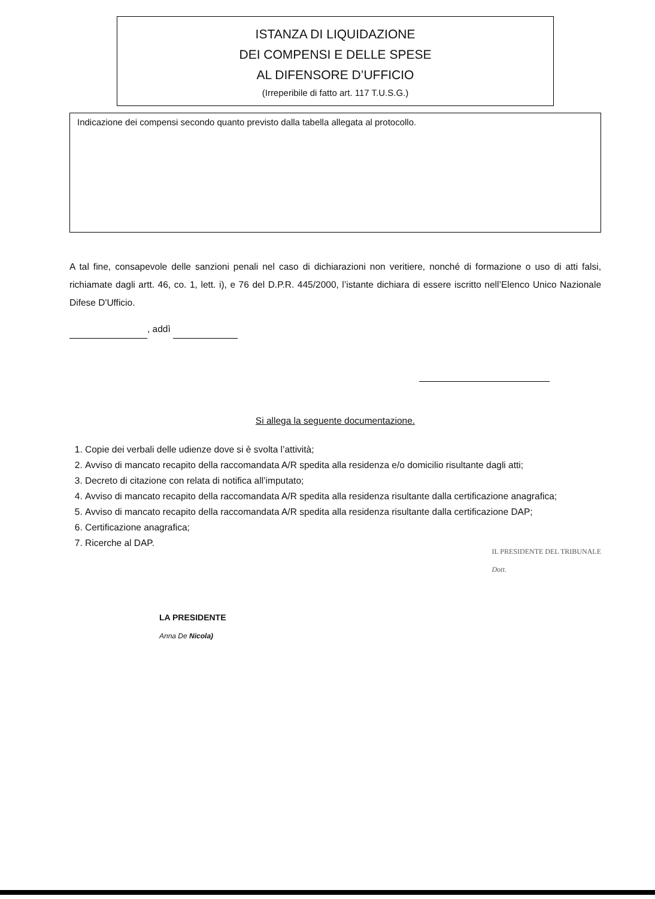ISTANZA DI LIQUIDAZIONE
DEI COMPENSI E DELLE SPESE
AL DIFENSORE D’UFFICIO
(Irreperibile di fatto art. 117 T.U.S.G.)
Indicazione dei compensi secondo quanto previsto dalla tabella allegata al protocollo.
A tal fine, consapevole delle sanzioni penali nel caso di dichiarazioni non veritiere, nonché di formazione o uso di atti falsi, richiamate dagli artt. 46, co. 1, lett. i), e 76 del D.P.R. 445/2000, l’istante dichiara di essere iscritto nell’Elenco Unico Nazionale Difese D'Ufficio.
, addì
Si allega la seguente documentazione.
1. Copie dei verbali delle udienze dove si è svolta l’attività;
2. Avviso di mancato recapito della raccomandata A/R spedita alla residenza e/o domicilio risultante dagli atti;
3. Decreto di citazione con relata di notifica all’imputato;
4. Avviso di mancato recapito della raccomandata A/R spedita alla residenza risultante dalla certificazione anagrafica;
5. Avviso di mancato recapito della raccomandata A/R spedita alla residenza risultante dalla certificazione DAP;
6. Certificazione anagrafica;
7. Ricerche al DAP.
LA PRESIDENTE
Anna De Nicola)
IL PRESIDENTE DEL TRIBUNALE
Dott.